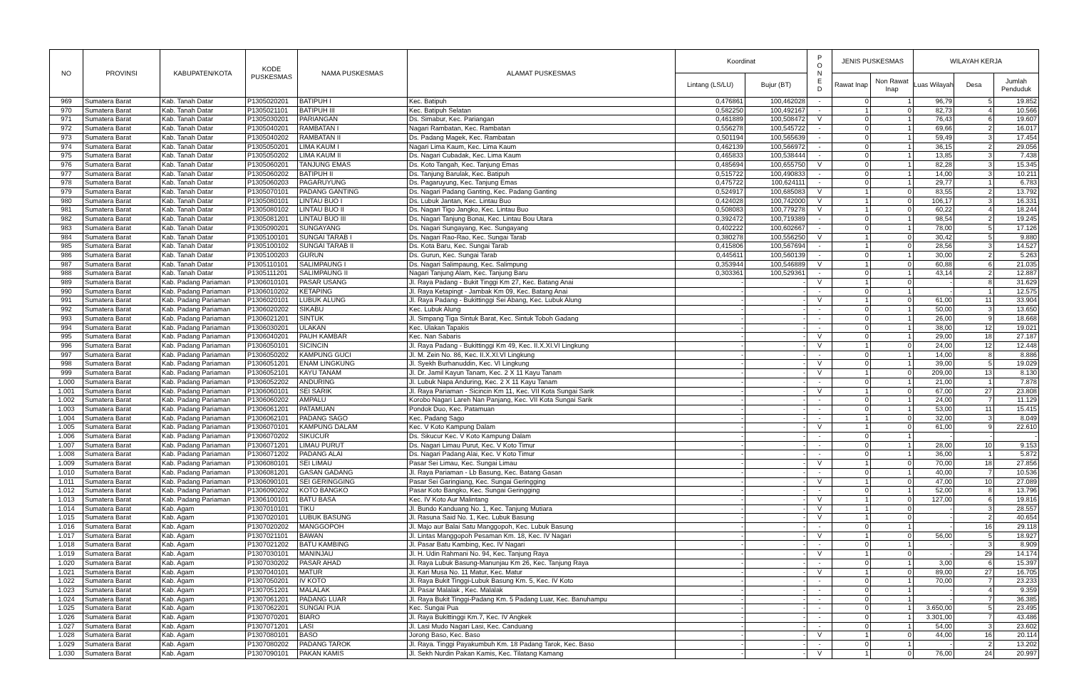| NO | PROVINSI | KABUPATEN/KOTA | KODE PUSKESMAS | NAMA PUSKESMAS | ALAMAT PUSKESMAS | Koordinat | | P O N E D | JENIS PUSKESMAS | | WILAYAH KERJA | | |
| --- | --- | --- | --- | --- | --- | --- | --- | --- | --- | --- | --- | --- | --- |
| | | | | | | Lintang (LS/LU) | Bujur (BT) | | Rawat Inap | Non Rawat Inap | Luas Wilayah | Desa | Jumlah Penduduk |
| 969 | Sumatera Barat | Kab. Tanah Datar | P1305020201 | BATIPUH I | Kec. Batipuh | 0,476861 | 100,462028 | - | 0 | 1 | 96,79 | 5 | 19.852 |
| 970 | Sumatera Barat | Kab. Tanah Datar | P1305021101 | BATIPUH III | Kec. Batipuh Selatan | 0,582250 | 100,492167 | - | 1 | 0 | 82,73 | 4 | 10.566 |
| 971 | Sumatera Barat | Kab. Tanah Datar | P1305030201 | PARIANGAN | Ds. Simabur, Kec. Pariangan | 0,461889 | 100,508472 | V | 0 | 1 | 76,43 | 6 | 19.607 |
| 972 | Sumatera Barat | Kab. Tanah Datar | P1305040201 | RAMBATAN I | Nagari Rambatan, Kec. Rambatan | 0,556278 | 100,545722 | - | 0 | 1 | 69,66 | 2 | 16.017 |
| 973 | Sumatera Barat | Kab. Tanah Datar | P1305040202 | RAMBATAN II | Ds. Padang Magek, Kec. Rambatan | 0,501194 | 100,565639 | - | 0 | 1 | 59,49 | 3 | 17.454 |
| 974 | Sumatera Barat | Kab. Tanah Datar | P1305050201 | LIMA KAUM I | Nagari Lima Kaum, Kec. Lima Kaum | 0,462139 | 100,566972 | - | 0 | 1 | 36,15 | 2 | 29.056 |
| 975 | Sumatera Barat | Kab. Tanah Datar | P1305050202 | LIMA KAUM II | Ds. Nagari Cubadak, Kec. Lima Kaum | 0,465833 | 100,538444 | - | 0 | 1 | 13,85 | 3 | 7.438 |
| 976 | Sumatera Barat | Kab. Tanah Datar | P1305060201 | TANJUNG EMAS | Ds. Koto Tangah, Kec. Tanjung Emas | 0,485694 | 100,655750 | V | 0 | 1 | 82,28 | 3 | 15.345 |
| 977 | Sumatera Barat | Kab. Tanah Datar | P1305060202 | BATIPUH II | Ds. Tanjung Barulak, Kec. Batipuh | 0,515722 | 100,490833 | - | 0 | 1 | 14,00 | 3 | 10.211 |
| 978 | Sumatera Barat | Kab. Tanah Datar | P1305060203 | PAGARUYUNG | Ds. Pagaruyung, Kec. Tanjung Emas | 0,475722 | 100,624111 | - | 0 | 1 | 29,77 | 1 | 6.783 |
| 979 | Sumatera Barat | Kab. Tanah Datar | P1305070101 | PADANG GANTING | Ds. Nagari Padang Ganting, Kec. Padang Ganting | 0,524917 | 100,685083 | V | 1 | 0 | 83,55 | 2 | 13.792 |
| 980 | Sumatera Barat | Kab. Tanah Datar | P1305080101 | LINTAU BUO I | Ds. Lubuk Jantan, Kec. Lintau Buo | 0,424028 | 100,742000 | V | 1 | 0 | 106,17 | 3 | 16.331 |
| 981 | Sumatera Barat | Kab. Tanah Datar | P1305080102 | LINTAU BUO II | Ds. Nagari Tigo Jangko, Kec. Lintau Buo | 0,508083 | 100,779278 | V | 1 | 0 | 60,22 | 4 | 18.244 |
| 982 | Sumatera Barat | Kab. Tanah Datar | P1305081201 | LINTAU BUO III | Ds. Nagari Tanjung Bonai, Kec. Lintau Bou Utara | 0,392472 | 100,719389 | - | 0 | 1 | 98,54 | 2 | 19.245 |
| 983 | Sumatera Barat | Kab. Tanah Datar | P1305090201 | SUNGAYANG | Ds. Nagari Sungayang, Kec. Sungayang | 0,402222 | 100,602667 | - | 0 | 1 | 78,00 | 5 | 17.126 |
| 984 | Sumatera Barat | Kab. Tanah Datar | P1305100101 | SUNGAI TARAB I | Ds. Nagari Rao-Rao, Kec. Sungai Tarab | 0,380278 | 100,556250 | V | 1 | 0 | 30,42 | 5 | 9.880 |
| 985 | Sumatera Barat | Kab. Tanah Datar | P1305100102 | SUNGAI TARAB II | Ds. Kota Baru, Kec. Sungai Tarab | 0,415806 | 100,567694 | - | 1 | 0 | 28,56 | 3 | 14.527 |
| 986 | Sumatera Barat | Kab. Tanah Datar | P1305100203 | GURUN | Ds. Gurun, Kec. Sungai Tarab | 0,445611 | 100,560139 | - | 0 | 1 | 30,00 | 2 | 5.263 |
| 987 | Sumatera Barat | Kab. Tanah Datar | P1305110101 | SALIMPAUNG I | Ds. Nagari Salimpaung, Kec. Salimpung | 0,353944 | 100,546889 | V | 1 | 0 | 60,88 | 6 | 21.035 |
| 988 | Sumatera Barat | Kab. Tanah Datar | P1305111201 | SALIMPAUNG II | Nagari Tanjung Alam, Kec. Tanjung Baru | 0,303361 | 100,529361 | - | 0 | 1 | 43,14 | 2 | 12.887 |
| 989 | Sumatera Barat | Kab. Padang Pariaman | P1306010101 | PASAR USANG | Jl. Raya Padang - Bukit Tinggi Km 27, Kec. Batang Anai | - | - | V | 1 | 0 | - | 8 | 31.629 |
| 990 | Sumatera Barat | Kab. Padang Pariaman | P1306010202 | KETAPING | Jl. Raya Ketapingt - Jambak Km 09, Kec. Batang Anai | - | - | - | 0 | 1 | - | 1 | 12.575 |
| 991 | Sumatera Barat | Kab. Padang Pariaman | P1306020101 | LUBUK ALUNG | Jl. Raya Padang - Bukittinggi Sei Abang, Kec. Lubuk Alung | - | - | V | 1 | 0 | 61,00 | 11 | 33.904 |
| 992 | Sumatera Barat | Kab. Padang Pariaman | P1306020202 | SIKABU | Kec. Lubuk Alung | - | - | - | 0 | 1 | 50,00 | 3 | 13.650 |
| 993 | Sumatera Barat | Kab. Padang Pariaman | P1306021201 | SINTUK | Jl. Simpang Tiga Sintuk Barat, Kec. Sintuk Toboh Gadang | - | - | - | 0 | 1 | 26,00 | 9 | 18.668 |
| 994 | Sumatera Barat | Kab. Padang Pariaman | P1306030201 | ULAKAN | Kec. Ulakan Tapakis | - | - | - | 0 | 1 | 38,00 | 12 | 19.021 |
| 995 | Sumatera Barat | Kab. Padang Pariaman | P1306040201 | PAUH KAMBAR | Kec. Nan Sabaris | - | - | V | 0 | 1 | 29,00 | 18 | 27.187 |
| 996 | Sumatera Barat | Kab. Padang Pariaman | P1306050101 | SICINCIN | Jl. Raya Padang - Bukittinggi Km 49, Kec. II.X.XI.VI Lingkung | - | - | V | 1 | 0 | 24,00 | 12 | 12.448 |
| 997 | Sumatera Barat | Kab. Padang Pariaman | P1306050202 | KAMPUNG GUCI | Jl. M. Zein No. 86, Kec. II.X.XI.VI Lingkung | - | - | - | 0 | 1 | 14,00 | 8 | 8.886 |
| 998 | Sumatera Barat | Kab. Padang Pariaman | P1306051201 | ENAM LINGKUNG | Jl. Syekh Burhanuddin, Kec. VI Lingkung | - | - | V | 0 | 1 | 39,00 | 5 | 19.029 |
| 999 | Sumatera Barat | Kab. Padang Pariaman | P1306052101 | KAYU TANAM | Jl. Dr. Jamil Kayun Tanam, Kec. 2 X 11 Kayu Tanam | - | - | V | 1 | 0 | 209,00 | 13 | 8.130 |
| 1.000 | Sumatera Barat | Kab. Padang Pariaman | P1306052202 | ANDURING | Jl. Lubuk Napa Anduring, Kec. 2 X 11 Kayu Tanam | - | - | - | 0 | 1 | 21,00 | 1 | 7.878 |
| 1.001 | Sumatera Barat | Kab. Padang Pariaman | P1306060101 | SEI SARIK | Jl. Raya Pariaman - Sicincin Km 11, Kec. VII Kota Sungai Sarik | - | - | V | 1 | 0 | 67,00 | 27 | 23.808 |
| 1.002 | Sumatera Barat | Kab. Padang Pariaman | P1306060202 | AMPALU | Korobo Nagari Lareh Nan Panjang, Kec. VII Kota Sungai Sarik | - | - | - | 0 | 1 | 24,00 | 7 | 11.129 |
| 1.003 | Sumatera Barat | Kab. Padang Pariaman | P1306061201 | PATAMUAN | Pondok Duo, Kec. Patamuan | - | - | - | 0 | 1 | 53,00 | 11 | 15.415 |
| 1.004 | Sumatera Barat | Kab. Padang Pariaman | P1306062101 | PADANG SAGO | Kec. Padang Sago | - | - | - | 1 | 0 | 32,00 | 3 | 8.049 |
| 1.005 | Sumatera Barat | Kab. Padang Pariaman | P1306070101 | KAMPUNG DALAM | Kec. V Koto Kampung Dalam | - | - | V | 1 | 0 | 61,00 | 9 | 22.610 |
| 1.006 | Sumatera Barat | Kab. Padang Pariaman | P1306070202 | SIKUCUR | Ds. Sikucur Kec. V Koto Kampung Dalam | - | - | - | 0 | 1 | - | - | - |
| 1.007 | Sumatera Barat | Kab. Padang Pariaman | P1306071201 | LIMAU PURUT | Ds. Nagari Limau Purut, Kec. V Koto Timur | - | - | - | 0 | 1 | 28,00 | 10 | 9.153 |
| 1.008 | Sumatera Barat | Kab. Padang Pariaman | P1306071202 | PADANG ALAI | Ds. Nagari Padang Alai, Kec. V Koto Timur | - | - | - | 0 | 1 | 36,00 | 1 | 5.872 |
| 1.009 | Sumatera Barat | Kab. Padang Pariaman | P1306080101 | SEI LIMAU | Pasar Sei Limau, Kec. Sungai Limau | - | - | V | 1 | 0 | 70,00 | 18 | 27.856 |
| 1.010 | Sumatera Barat | Kab. Padang Pariaman | P1306081201 | GASAN GADANG | Jl. Raya Pariaman - Lb Basung, Kec. Batang Gasan | - | - | - | 0 | 1 | 40,00 | 7 | 10.536 |
| 1.011 | Sumatera Barat | Kab. Padang Pariaman | P1306090101 | SEI GERINGGING | Pasar Sei Garingiang, Kec. Sungai Geringging | - | - | V | 1 | 0 | 47,00 | 10 | 27.089 |
| 1.012 | Sumatera Barat | Kab. Padang Pariaman | P1306090202 | KOTO BANGKO | Pasar Koto Bangko, Kec. Sungai Geringging | - | - | - | 0 | 1 | 52,00 | 8 | 13.796 |
| 1.013 | Sumatera Barat | Kab. Padang Pariaman | P1306100101 | BATU BASA | Kec. IV Koto Aur Malintang | - | - | V | 1 | 0 | 127,00 | 6 | 19.816 |
| 1.014 | Sumatera Barat | Kab. Agam | P1307010101 | TIKU | Jl. Bundo Kanduang No. 1, Kec. Tanjung Mutiara | - | - | V | 1 | 0 | - | 3 | 28.557 |
| 1.015 | Sumatera Barat | Kab. Agam | P1307020101 | LUBUK BASUNG | Jl. Rasuna Said No. 1, Kec. Lubuk Basung | - | - | V | 1 | 0 | - | 2 | 40.654 |
| 1.016 | Sumatera Barat | Kab. Agam | P1307020202 | MANGGOPOH | Jl. Majo aur Balai Satu Manggopoh, Kec. Lubuk Basung | - | - | - | 0 | 1 | - | 16 | 29.118 |
| 1.017 | Sumatera Barat | Kab. Agam | P1307021101 | BAWAN | Jl. Lintas Manggopoh Pesaman Km. 18, Kec. IV Nagari | - | - | V | 1 | 0 | 56,00 | 5 | 18.927 |
| 1.018 | Sumatera Barat | Kab. Agam | P1307021202 | BATU KAMBING | Jl. Pasar Batu Kambing, Kec. IV Nagari | - | - | - | 0 | 1 | - | 3 | 8.909 |
| 1.019 | Sumatera Barat | Kab. Agam | P1307030101 | MANINJAU | Jl. H. Udin Rahmani No. 94, Kec. Tanjung Raya | - | - | V | 1 | 0 | - | 29 | 14.174 |
| 1.020 | Sumatera Barat | Kab. Agam | P1307030202 | PASAR AHAD | Jl. Raya Lubuk Basung-Manunjau Km 26, Kec. Tanjung Raya | - | - | - | 0 | 1 | 3,00 | 6 | 15.397 |
| 1.021 | Sumatera Barat | Kab. Agam | P1307040101 | MATUR | Jl. Kari Musa No. 11 Matur, Kec. Matur | - | - | V | 1 | 0 | 89,00 | 27 | 16.705 |
| 1.022 | Sumatera Barat | Kab. Agam | P1307050201 | IV KOTO | Jl. Raya Bukit Tinggi-Lubuk Basung Km. 5, Kec. IV Koto | - | - | - | 0 | 1 | 70,00 | 7 | 23.233 |
| 1.023 | Sumatera Barat | Kab. Agam | P1307051201 | MALALAK | Jl. Pasar Malalak , Kec. Malalak | - | - | - | 0 | 1 | - | 4 | 9.359 |
| 1.024 | Sumatera Barat | Kab. Agam | P1307061201 | PADANG LUAR | Jl. Raya Bukit Tinggi-Padang Km. 5 Padang Luar, Kec. Banuhampu | - | - | - | 0 | 1 | - | 7 | 36.385 |
| 1.025 | Sumatera Barat | Kab. Agam | P1307062201 | SUNGAI PUA | Kec. Sungai Pua | - | - | - | 0 | 1 | 3.650,00 | 5 | 23.495 |
| 1.026 | Sumatera Barat | Kab. Agam | P1307070201 | BIARO | Jl. Raya Bukittinggi Km.7, Kec. IV Angkek | - | - | - | 0 | 1 | 3.301,00 | 7 | 43.486 |
| 1.027 | Sumatera Barat | Kab. Agam | P1307071201 | LASI | Jl. Lasi Mudo Nagari Lasi, Kec. Canduang | - | - | - | 0 | 1 | 54,00 | 3 | 23.602 |
| 1.028 | Sumatera Barat | Kab. Agam | P1307080101 | BASO | Jorong Baso, Kec. Baso | - | - | V | 1 | 0 | 44,00 | 16 | 20.114 |
| 1.029 | Sumatera Barat | Kab. Agam | P1307080202 | PADANG TAROK | Jl. Raya. Tinggi Payakumbuh Km. 18 Padang Tarok, Kec. Baso | - | - | - | 0 | 1 | - | 2 | 13.202 |
| 1.030 | Sumatera Barat | Kab. Agam | P1307090101 | PAKAN KAMIS | Jl. Sekh Nurdin Pakan Kamis, Kec. Tilatang Kamang | - | - | V | 1 | 0 | 76,00 | 24 | 20.997 |